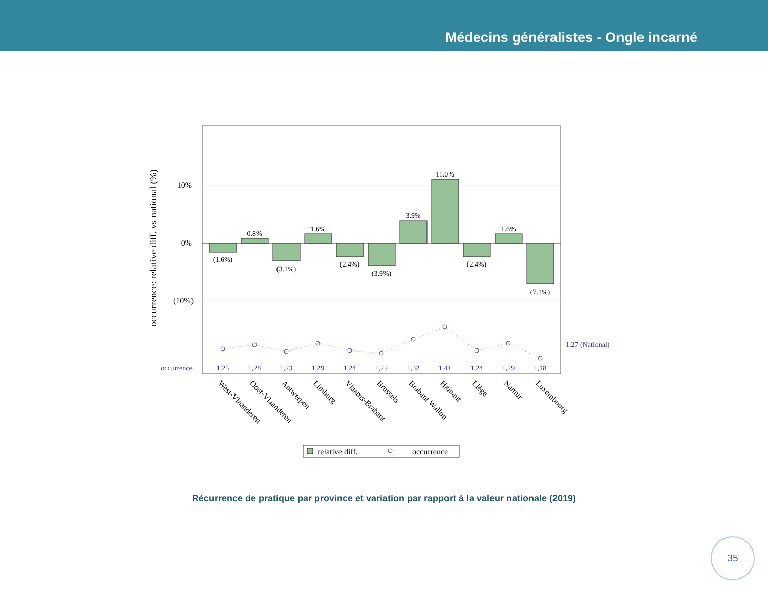Médecins généralistes - Ongle incarné
occurrence: relative diff. vs national (%)
10%
0%
(10%)
(1.6%)
0.8%
(3.1%)
1.6%
(2.4%)
(3.9%)
3.9%
11.0%
(2.4%)
1.6%
(7.1%)
1.27 (National)
occurrence
1,25
1,28
1,23
1,29
1,24
1,22
1,32
1,41
1,24
1,29
1,18
West-Vlaanderen
Oost-Vlaanderen
Antwerpen
Limburg
Vlaams-Brabant
Brussels
Brabant Wallon
Hainaut
Liège
Namur
Luxembourg
relative diff.
occurrence
Récurrence de pratique par province et variation par rapport à la valeur nationale (2019)
35